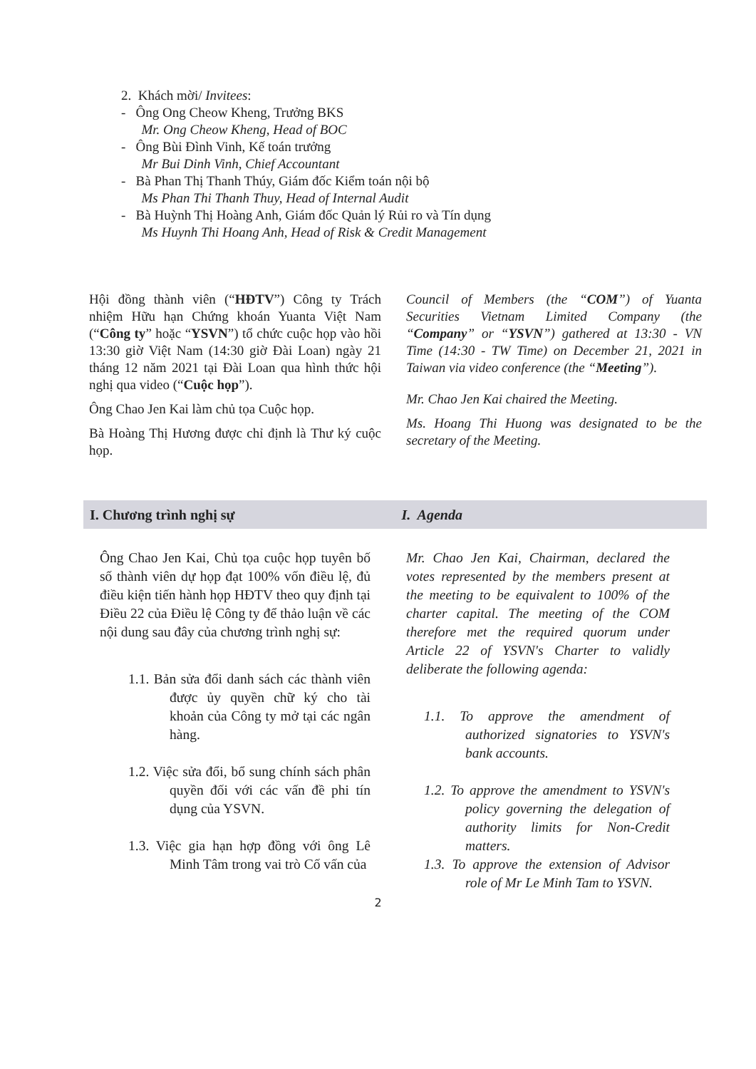2. Khách mời/ Invitees:
- Ông Ong Cheow Kheng, Trưởng BKS
Mr. Ong Cheow Kheng, Head of BOC
- Ông Bùi Đình Vinh, Kế toán trưởng
Mr Bui Dinh Vinh, Chief Accountant
- Bà Phan Thị Thanh Thúy, Giám đốc Kiểm toán nội bộ
Ms Phan Thi Thanh Thuy, Head of Internal Audit
- Bà Huỳnh Thị Hoàng Anh, Giám đốc Quản lý Rủi ro và Tín dụng
Ms Huynh Thi Hoang Anh, Head of Risk & Credit Management
Hội đồng thành viên (“HĐTV”) Công ty Trách nhiệm Hữu hạn Chứng khoán Yuanta Việt Nam (“Công ty” hoặc “YSVN”) tổ chức cuộc họp vào hồi 13:30 giờ Việt Nam (14:30 giờ Đài Loan) ngày 21 tháng 12 năm 2021 tại Đài Loan qua hình thức hội nghị qua video (“Cuộc họp”).
Ông Chao Jen Kai làm chủ tọa Cuộc họp.
Bà Hoàng Thị Hương được chỉ định là Thư ký cuộc họp.
Council of Members (the “COM”) of Yuanta Securities Vietnam Limited Company (the “Company” or “YSVN”) gathered at 13:30 - VN Time (14:30 - TW Time) on December 21, 2021 in Taiwan via video conference (the “Meeting”).
Mr. Chao Jen Kai chaired the Meeting.
Ms. Hoang Thi Huong was designated to be the secretary of the Meeting.
I. Chương trình nghị sự I. Agenda
Ông Chao Jen Kai, Chủ tọa cuộc họp tuyên bố số thành viên dự họp đạt 100% vốn điều lệ, đủ điều kiện tiến hành họp HĐTV theo quy định tại Điều 22 của Điều lệ Công ty để thảo luận về các nội dung sau đây của chương trình nghị sự:
1.1. Bản sửa đổi danh sách các thành viên được ủy quyền chữ ký cho tài khoản của Công ty mở tại các ngân hàng.
1.2. Việc sửa đổi, bổ sung chính sách phân quyền đối với các vấn đề phi tín dụng của YSVN.
1.3. Việc gia hạn hợp đồng với ông Lê Minh Tâm trong vai trò Cố vấn của
Mr. Chao Jen Kai, Chairman, declared the votes represented by the members present at the meeting to be equivalent to 100% of the charter capital. The meeting of the COM therefore met the required quorum under Article 22 of YSVN's Charter to validly deliberate the following agenda:
1.1. To approve the amendment of authorized signatories to YSVN's bank accounts.
1.2. To approve the amendment to YSVN's policy governing the delegation of authority limits for Non-Credit matters.
1.3. To approve the extension of Advisor role of Mr Le Minh Tam to YSVN.
2